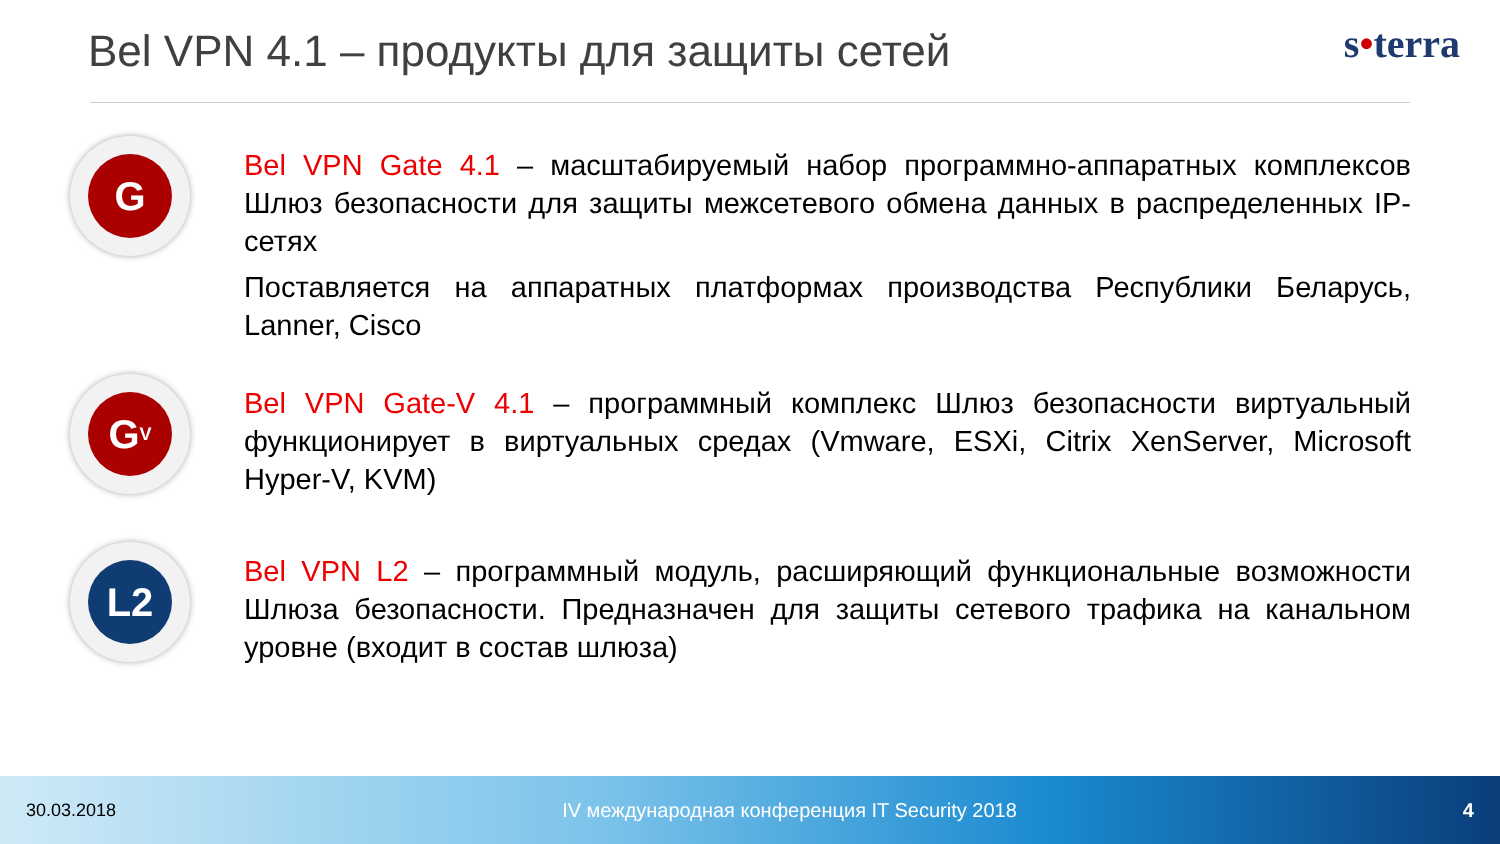Bel VPN 4.1 – продукты для защиты сетей
s•terra
G
Bel VPN Gate 4.1 – масштабируемый набор программно-аппаратных комплексов Шлюз безопасности для защиты межсетевого обмена данных в распределенных IP-сетях
Поставляется на аппаратных платформах производства Республики Беларусь, Lanner, Cisco
G<sub>V</sub>
Bel VPN Gate-V 4.1 – программный комплекс Шлюз безопасности виртуальный функционирует в виртуальных средах (Vmware, ESXi, Citrix XenServer, Microsoft Hyper-V, KVM)
L2
Bel VPN L2 – программный модуль, расширяющий функциональные возможности Шлюза безопасности. Предназначен для защиты сетевого трафика на канальном уровне (входит в состав шлюза)
30.03.2018 IV международная конференция IT Security 2018 4